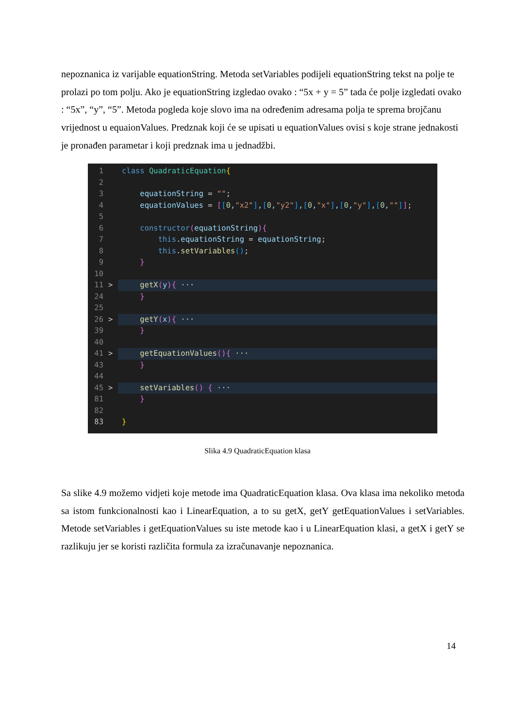nepoznanica iz varijable equationString. Metoda setVariables podijeli equationString tekst na polje te prolazi po tom polju. Ako je equationString izgledao ovako : “5x + y = 5” tada će polje izgledati ovako : “5x”, “y”, “5”. Metoda pogleda koje slovo ima na određenim adresama polja te sprema brojčanu vrijednost u equaionValues. Predznak koji će se upisati u equationValues ovisi s koje strane jednakosti je pronađen parametar i koji predznak ima u jednadžbi.
1 class QuadraticEquation{
2
3 equationString = "";
4 equationValues = [[0,"x2"],[0,"y2"],[0,"x"],[0,"y"],[0,""]];
5
6 constructor(equationString){
7 this. equationString = equationString;
8 this. setVariables();
9 }
10
11 > getX(y){ ···
24 }
25
26 > getY(x){ ···
39 }
40
41 > getEquationValues(){ ···
43 }
44
45 > setVariables() { ···
81 }
82
83 }
Slika 4.9 QuadraticEquation klasa
Sa slike 4.9 možemo vidjeti koje metode ima QuadraticEquation klasa. Ova klasa ima nekoliko metoda sa istom funkcionalnosti kao i LinearEquation, a to su getX, getY getEquationValues i setVariables. Metode setVariables i getEquationValues su iste metode kao i u LinearEquation klasi, a getX i getY se razlikuju jer se koristi različita formula za izračunavanje nepoznanica.
14